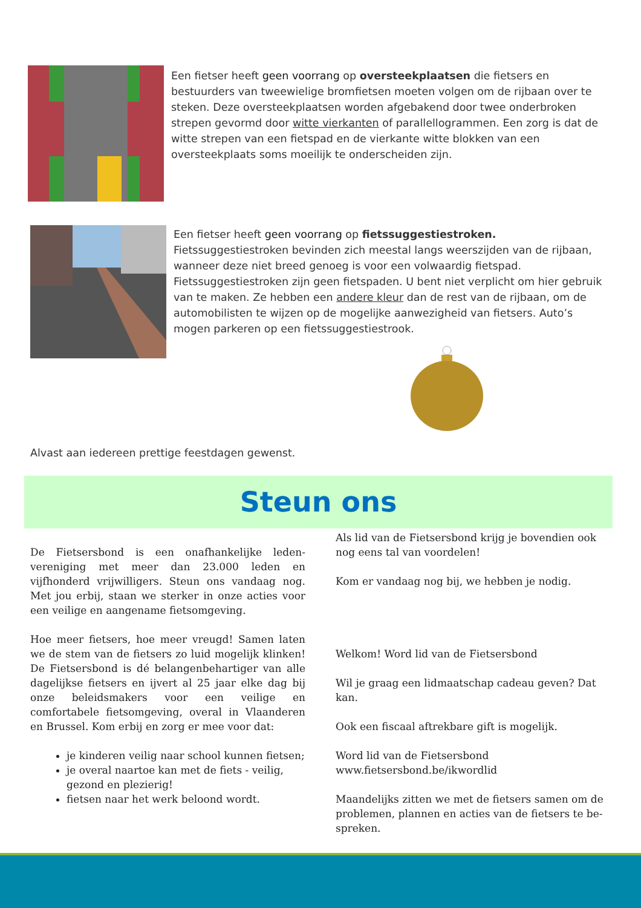Een fietser heeft geen voorrang op oversteekplaatsen die fietsers en bestuurders van tweewielige bromfietsen moeten volgen om de rijbaan over te steken. Deze oversteekplaatsen worden afgebakend door twee onderbroken strepen gevormd door witte vierkanten of parallellogrammen. Een zorg is dat de witte strepen van een fietspad en de vierkante witte blokken van een oversteekplaats soms moeilijk te onderscheiden zijn.
Een fietser heeft geen voorrang op fietssuggestiestroken. Fietssuggestiestroken bevinden zich meestal langs weerszijden van de rijbaan, wanneer deze niet breed genoeg is voor een volwaardig fietspad. Fietssuggestiestroken zijn geen fietspaden. U bent niet verplicht om hier gebruik van te maken. Ze hebben een andere kleur dan de rest van de rijbaan, om de automobilisten te wijzen op de mogelijke aanwezigheid van fietsers. Auto’s mogen parkeren op een fietssuggestiestrook.
Alvast aan iedereen prettige feestdagen gewenst.
Steun ons
De Fietsersbond is een onafhankelijke leden-vereniging met meer dan 23.000 leden en vijfhonderd vrijwilligers. Steun ons vandaag nog. Met jou erbij, staan we sterker in onze acties voor een veilige en aangename fietsomgeving.
Hoe meer fietsers, hoe meer vreugd! Samen laten we de stem van de fietsers zo luid mogelijk klinken! De Fietsersbond is dé belangenbehartiger van alle dagelijkse fietsers en ijvert al 25 jaar elke dag bij onze beleidsmakers voor een veilige en comfortabele fietsomgeving, overal in Vlaanderen en Brussel. Kom erbij en zorg er mee voor dat:
je kinderen veilig naar school kunnen fietsen;
je overal naartoe kan met de fiets - veilig, gezond en plezierig!
fietsen naar het werk beloond wordt.
Als lid van de Fietsersbond krijg je bovendien ook nog eens tal van voordelen!
Kom er vandaag nog bij, we hebben je nodig.
Welkom! Word lid van de Fietsersbond
Wil je graag een lidmaatschap cadeau geven? Dat kan.
Ook een fiscaal aftrekbare gift is mogelijk.
Word lid van de Fietsersbond
www.fietsersbond.be/ikwordlid
Maandelijks zitten we met de fietsers samen om de problemen, plannen en acties van de fietsers te be-spreken.